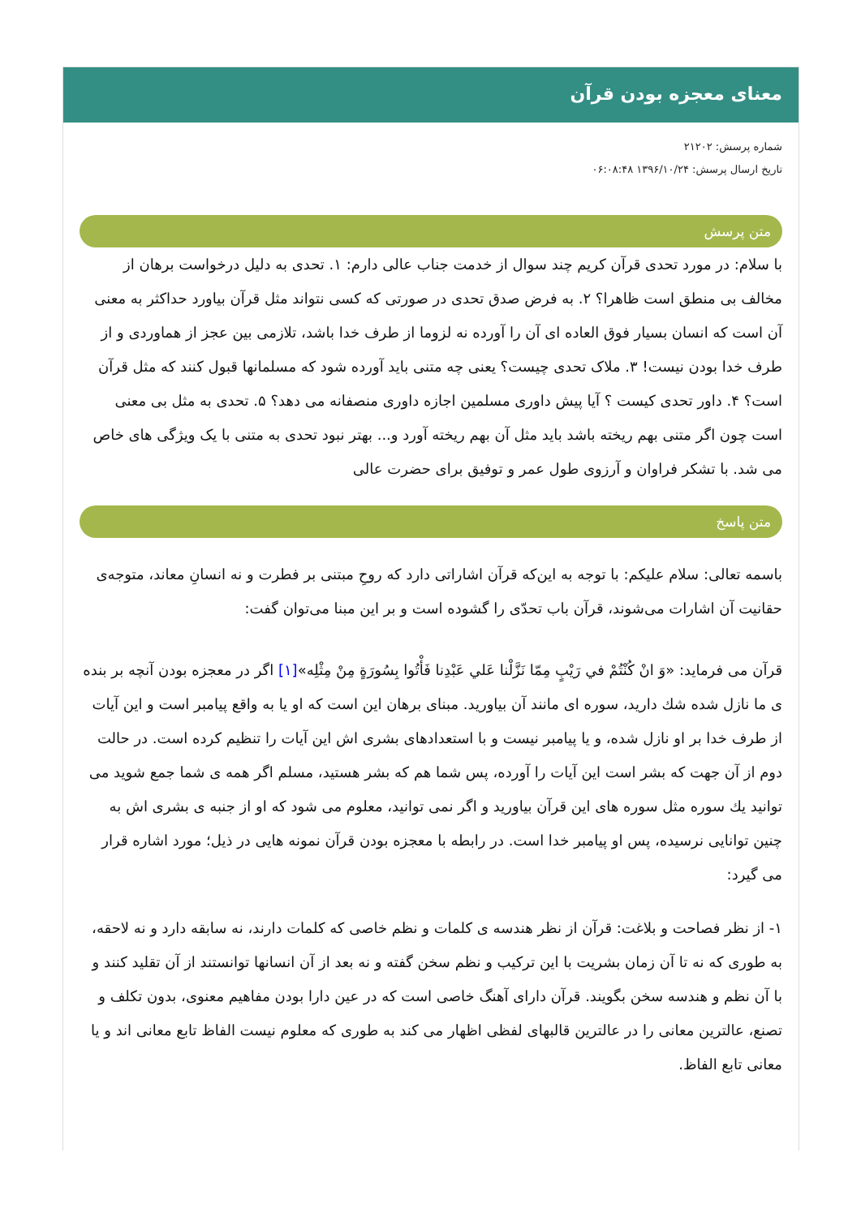معنای معجزه بودن قرآن
شماره پرسش: ۲۱۲۰۲
تاریخ ارسال پرسش: ۱۳۹۶/۱۰/۲۴ ۰۶:۰۸:۴۸
متن پرسش
با سلام: در مورد تحدی قرآن کریم چند سوال از خدمت جناب عالی دارم: ۱. تحدی به دلیل درخواست برهان از مخالف بی منطق است ظاهرا؟ ۲. به فرض صدق تحدی در صورتی که کسی نتواند مثل قرآن بیاورد حداکثر به معنی آن است که انسان بسیار فوق العاده ای آن را آورده نه لزوما از طرف خدا باشد، تلازمی بین عجز از هماوردی و از طرف خدا بودن نیست! ۳. ملاک تحدی چیست؟ یعنی چه متنی باید آورده شود که مسلمانها قبول کنند که مثل قرآن است؟ ۴. داور تحدی کیست ؟ آیا پیش داوری مسلمین اجازه داوری منصفانه می دهد؟ ۵. تحدی به مثل بی معنی است چون اگر متنی بهم ریخته باشد باید مثل آن بهم ریخته آورد و... بهتر نبود تحدی به متنی با یک ویژگی های خاص می شد. با تشکر فراوان و آرزوی طول عمر و توفیق برای حضرت عالی
متن پاسخ
باسمه تعالی: سلام علیکم: با توجه به این‌که قرآن اشاراتی دارد که روحِ مبتنی بر فطرت و نه انسانِ معاند، متوجه‌ی حقانیت آن اشارات می‌شوند، قرآن باب تحدّی را گشوده است و بر این مبنا می‌توان گفت:
قرآن می فرماید: «وَ انْ كُنْتُمْ في رَيْبٍ مِمّا نَزَّلْنا عَلي عَبْدِنا فَأْتُوا بِسُورَةٍ مِنْ مِثْلِه»[۱] اگر در معجزه بودن آنچه بر بنده ی ما نازل شده شك دارید، سوره ای مانند آن بیاورید. مبنای برهان این است كه او یا به واقع پیامبر است و این آیات از طرف خدا بر او نازل شده، و یا پیامبر نیست و با استعدادهای بشری اش این آیات را تنظیم كرده است. در حالت دوم از آن جهت كه بشر است این آیات را آورده، پس شما هم كه بشر هستید، مسلم اگر همه ی شما جمع شوید می توانید یك سوره مثل سوره های این قرآن بیاورید و اگر نمی توانید، معلوم می شود كه او از جنبه ی بشری اش به چنین توانایی نرسیده، پس او پیامبر خدا است. در رابطه با معجزه بودن قرآن نمونه هایی در ذیل؛ مورد اشاره قرار می گیرد:
۱- از نظر فصاحت و بلاغت: قرآن از نظر هندسه ی كلمات و نظم خاصی كه كلمات دارند، نه سابقه دارد و نه لاحقه، به طوری كه نه تا آن زمان بشریت با این تركیب و نظم سخن گفته و نه بعد از آن انسانها توانستند از آن تقلید كنند و با آن نظم و هندسه سخن بگویند. قرآن دارای آهنگ خاصی است كه در عین دارا بودن مفاهیم معنوی، بدون تكلف و تصنع، عالترین معانی را در عالترین قالبهای لفظی اظهار می كند به طوری كه معلوم نیست الفاظ تابع معانی اند و یا معانی تابع الفاظ.